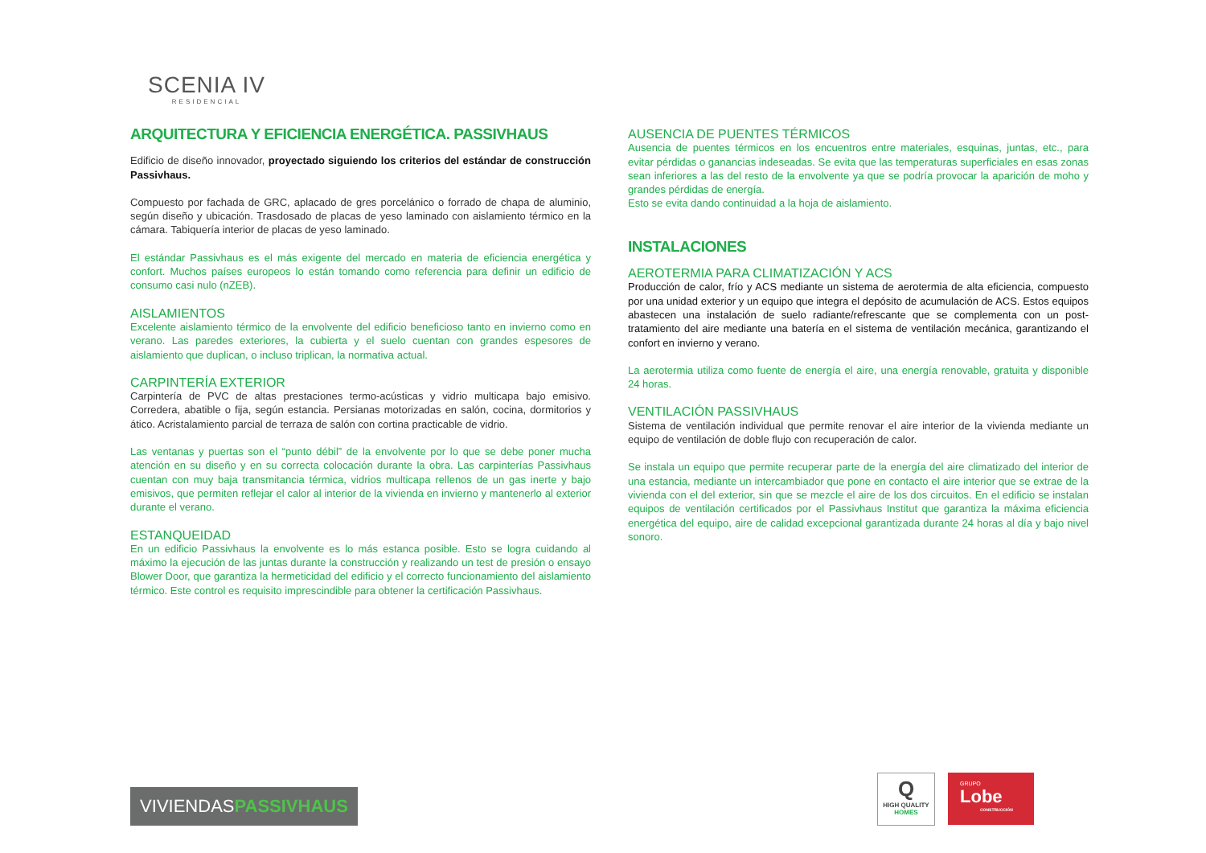SCENIA IV
RESIDENCIAL
ARQUITECTURA Y EFICIENCIA ENERGÉTICA. PASSIVHAUS
Edificio de diseño innovador, proyectado siguiendo los criterios del estándar de construcción Passivhaus.
Compuesto por fachada de GRC, aplacado de gres porcelánico o forrado de chapa de aluminio, según diseño y ubicación. Trasdosado de placas de yeso laminado con aislamiento térmico en la cámara. Tabiquería interior de placas de yeso laminado.
El estándar Passivhaus es el más exigente del mercado en materia de eficiencia energética y confort. Muchos países europeos lo están tomando como referencia para definir un edificio de consumo casi nulo (nZEB).
AISLAMIENTOS
Excelente aislamiento térmico de la envolvente del edificio beneficioso tanto en invierno como en verano. Las paredes exteriores, la cubierta y el suelo cuentan con grandes espesores de aislamiento que duplican, o incluso triplican, la normativa actual.
CARPINTERÍA EXTERIOR
Carpintería de PVC de altas prestaciones termo-acústicas y vidrio multicapa bajo emisivo. Corredera, abatible o fija, según estancia. Persianas motorizadas en salón, cocina, dormitorios y ático. Acristalamiento parcial de terraza de salón con cortina practicable de vidrio.
Las ventanas y puertas son el “punto débil” de la envolvente por lo que se debe poner mucha atención en su diseño y en su correcta colocación durante la obra. Las carpinterías Passivhaus cuentan con muy baja transmitancia térmica, vidrios multicapa rellenos de un gas inerte y bajo emisivos, que permiten reflejar el calor al interior de la vivienda en invierno y mantenerlo al exterior durante el verano.
ESTANQUEIDAD
En un edificio Passivhaus la envolvente es lo más estanca posible. Esto se logra cuidando al máximo la ejecución de las juntas durante la construcción y realizando un test de presión o ensayo Blower Door, que garantiza la hermeticidad del edificio y el correcto funcionamiento del aislamiento térmico. Este control es requisito imprescindible para obtener la certificación Passivhaus.
AUSENCIA DE PUENTES TÉRMICOS
Ausencia de puentes térmicos en los encuentros entre materiales, esquinas, juntas, etc., para evitar pérdidas o ganancias indeseadas. Se evita que las temperaturas superficiales en esas zonas sean inferiores a las del resto de la envolvente ya que se podría provocar la aparición de moho y grandes pérdidas de energía.
Esto se evita dando continuidad a la hoja de aislamiento.
INSTALACIONES
AEROTERMIA PARA CLIMATIZACIÓN Y ACS
Producción de calor, frío y ACS mediante un sistema de aerotermia de alta eficiencia, compuesto por una unidad exterior y un equipo que integra el depósito de acumulación de ACS. Estos equipos abastecen una instalación de suelo radiante/refrescante que se complementa con un post-tratamiento del aire mediante una batería en el sistema de ventilación mecánica, garantizando el confort en invierno y verano.
La aerotermia utiliza como fuente de energía el aire, una energía renovable, gratuita y disponible 24 horas.
VENTILACIÓN PASSIVHAUS
Sistema de ventilación individual que permite renovar el aire interior de la vivienda mediante un equipo de ventilación de doble flujo con recuperación de calor.
Se instala un equipo que permite recuperar parte de la energía del aire climatizado del interior de una estancia, mediante un intercambiador que pone en contacto el aire interior que se extrae de la vivienda con el del exterior, sin que se mezcle el aire de los dos circuitos. En el edificio se instalan equipos de ventilación certificados por el Passivhaus Institut que garantiza la máxima eficiencia energética del equipo, aire de calidad excepcional garantizada durante 24 horas al día y bajo nivel sonoro.
VIVIENDASPASSIVHAUS
Q
HIGH QUALITY
HOMES
GRUPO
Lobe
CONSTRUCCIÓN